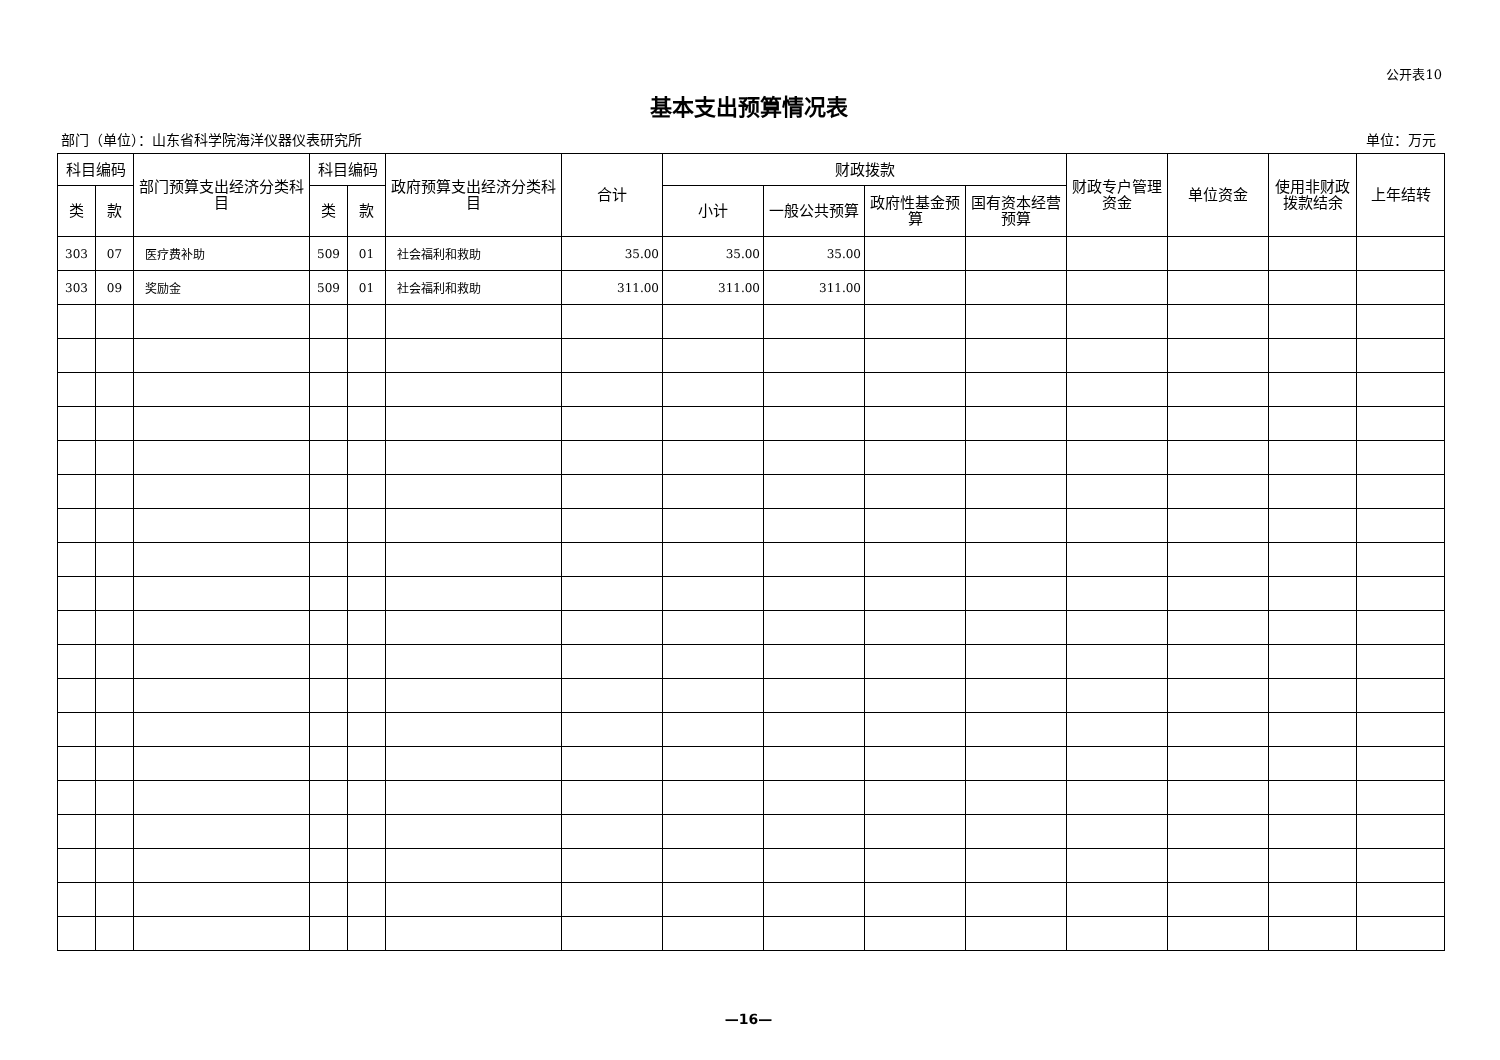公开表10
基本支出预算情况表
部门（单位）：山东省科学院海洋仪器仪表研究所 单位：万元
| 科目编码 | | 部门预算支出经济分类科目 | 科目编码 | | 政府预算支出经济分类科目 | 合计 | 财政拨款 | | | | 财政专户管理资金 | 单位资金 | 使用非财政拨款结余 | 上年结转 |
| --- | --- | --- | --- | --- | --- | --- | --- | --- | --- | --- | --- | --- | --- | --- |
| 类 | 款 | | 类 | 款 | | | 小计 | 一般公共预算 | 政府性基金预算 | 国有资本经营预算 | | | | |
| 303 | 07 | 医疗费补助 | 509 | 01 | 社会福利和救助 | 35.00 | 35.00 | 35.00 | | | | | | |
| 303 | 09 | 奖励金 | 509 | 01 | 社会福利和救助 | 311.00 | 311.00 | 311.00 | | | | | | |
—16—